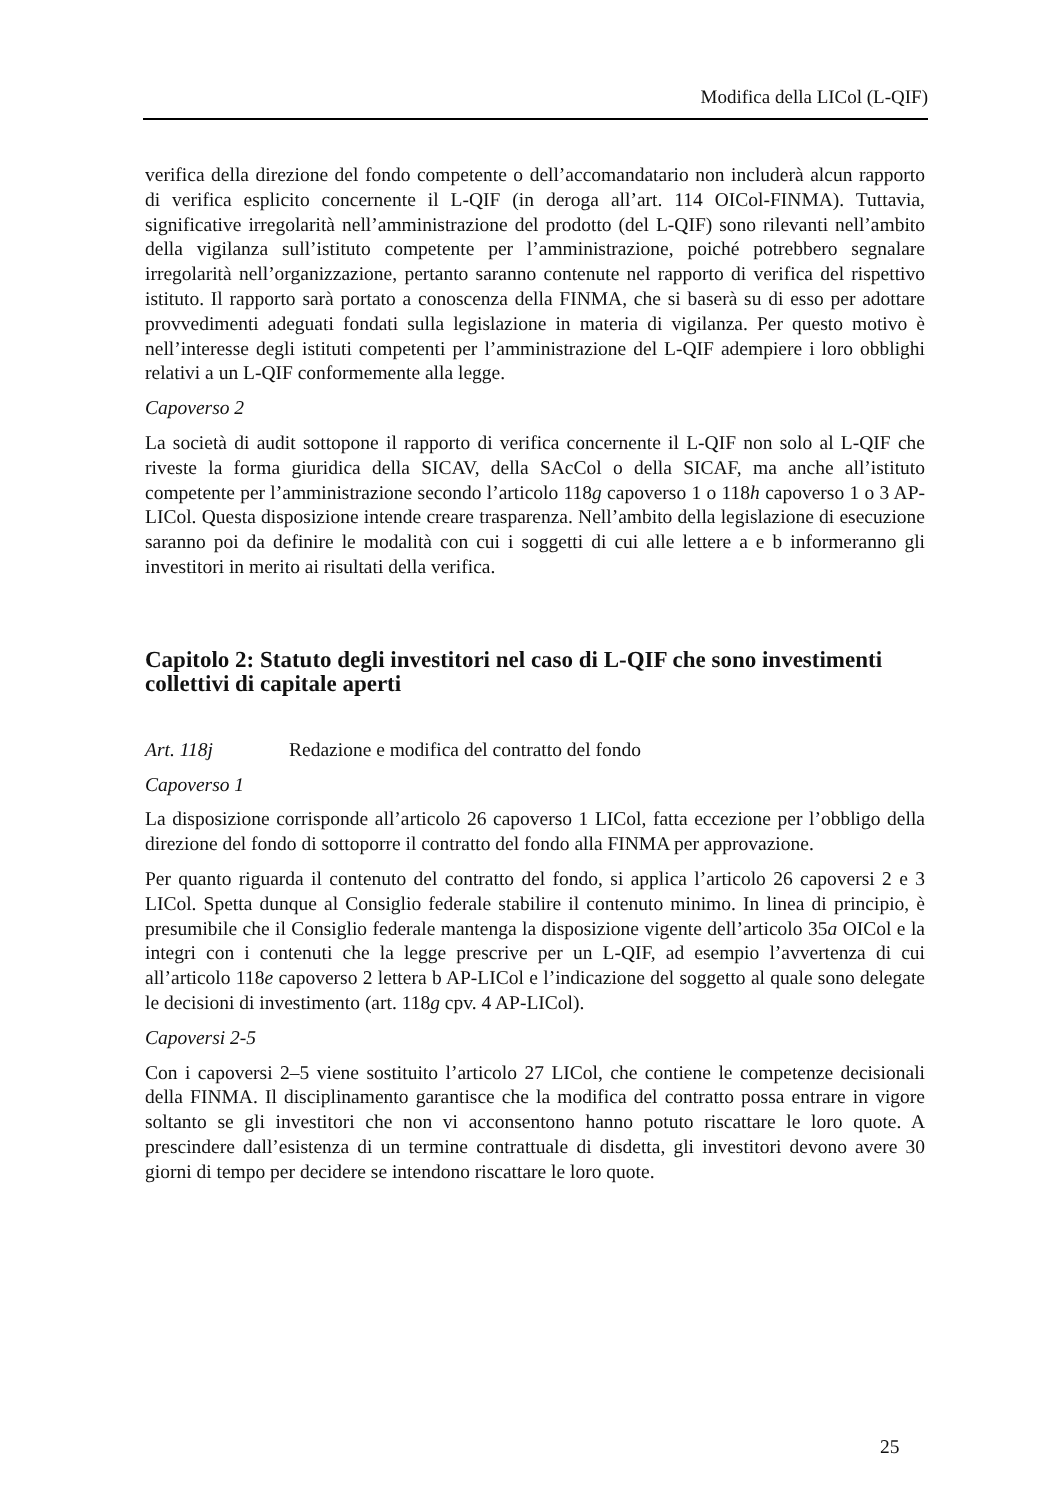Modifica della LICol (L-QIF)
verifica della direzione del fondo competente o dell’accomandatario non includerà alcun rapporto di verifica esplicito concernente il L-QIF (in deroga all’art. 114 OICol-FINMA). Tuttavia, significative irregolarità nell’amministrazione del prodotto (del L-QIF) sono rilevanti nell’ambito della vigilanza sull’istituto competente per l’amministrazione, poiché potrebbero segnalare irregolarità nell’organizzazione, pertanto saranno contenute nel rapporto di verifica del rispettivo istituto. Il rapporto sarà portato a conoscenza della FINMA, che si baserà su di esso per adottare provvedimenti adeguati fondati sulla legislazione in materia di vigilanza. Per questo motivo è nell’interesse degli istituti competenti per l’amministrazione del L-QIF adempiere i loro obblighi relativi a un L-QIF conformemente alla legge.
Capoverso 2
La società di audit sottopone il rapporto di verifica concernente il L-QIF non solo al L-QIF che riveste la forma giuridica della SICAV, della SAcCol o della SICAF, ma anche all’istituto competente per l’amministrazione secondo l’articolo 118g capoverso 1 o 118h capoverso 1 o 3 AP-LICol. Questa disposizione intende creare trasparenza. Nell’ambito della legislazione di esecuzione saranno poi da definire le modalità con cui i soggetti di cui alle lettere a e b informeranno gli investitori in merito ai risultati della verifica.
Capitolo 2: Statuto degli investitori nel caso di L-QIF che sono investimenti collettivi di capitale aperti
Art. 118j Redazione e modifica del contratto del fondo
Capoverso 1
La disposizione corrisponde all’articolo 26 capoverso 1 LICol, fatta eccezione per l’obbligo della direzione del fondo di sottoporre il contratto del fondo alla FINMA per approvazione.
Per quanto riguarda il contenuto del contratto del fondo, si applica l’articolo 26 capoversi 2 e 3 LICol. Spetta dunque al Consiglio federale stabilire il contenuto minimo. In linea di principio, è presumibile che il Consiglio federale mantenga la disposizione vigente dell’articolo 35a OICol e la integri con i contenuti che la legge prescrive per un L-QIF, ad esempio l’avvertenza di cui all’articolo 118e capoverso 2 lettera b AP-LICol e l’indicazione del soggetto al quale sono delegate le decisioni di investimento (art. 118g cpv. 4 AP-LICol).
Capoversi 2-5
Con i capoversi 2–5 viene sostituito l’articolo 27 LICol, che contiene le competenze decisionali della FINMA. Il disciplinamento garantisce che la modifica del contratto possa entrare in vigore soltanto se gli investitori che non vi acconsentono hanno potuto riscattare le loro quote. A prescindere dall’esistenza di un termine contrattuale di disdetta, gli investitori devono avere 30 giorni di tempo per decidere se intendono riscattare le loro quote.
25